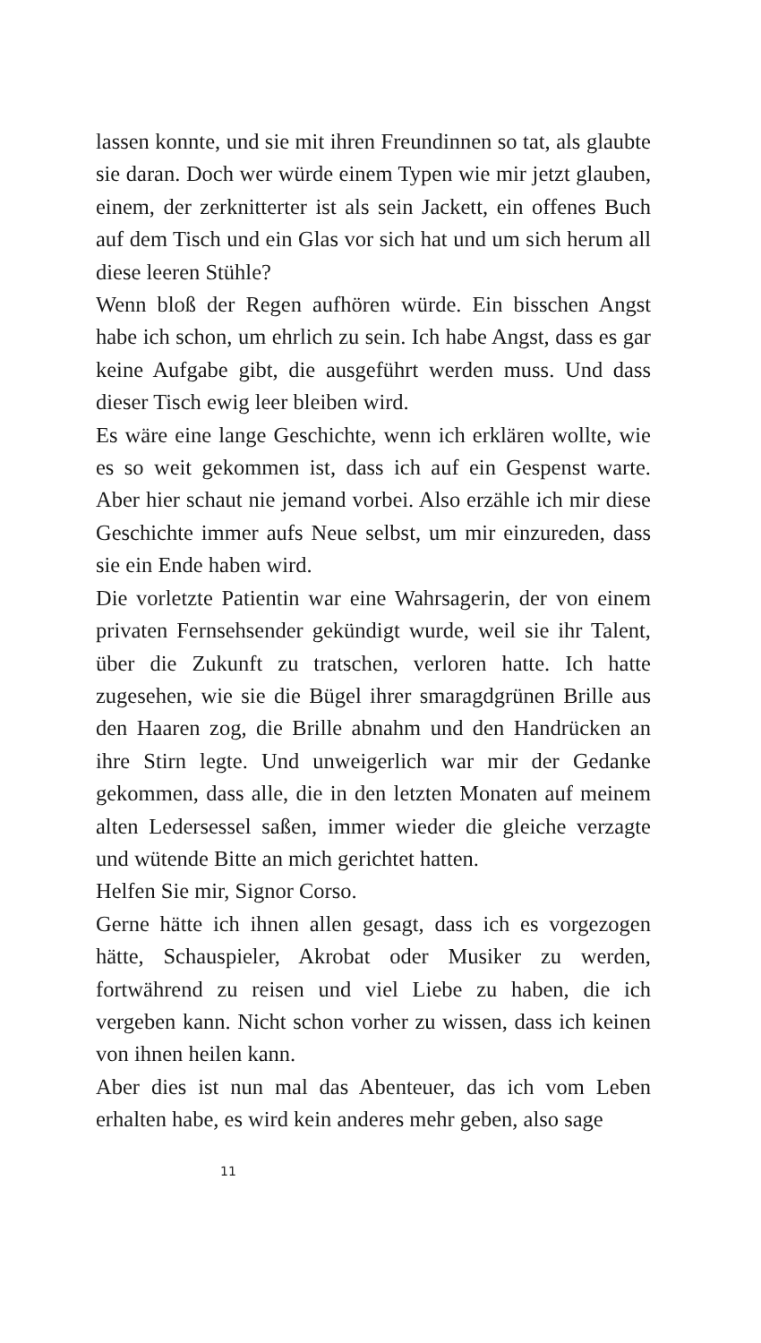lassen konnte, und sie mit ihren Freundinnen so tat, als glaubte sie daran. Doch wer würde einem Typen wie mir jetzt glauben, einem, der zerknitterter ist als sein Jackett, ein offenes Buch auf dem Tisch und ein Glas vor sich hat und um sich herum all diese leeren Stühle?
Wenn bloß der Regen aufhören würde. Ein bisschen Angst habe ich schon, um ehrlich zu sein. Ich habe Angst, dass es gar keine Aufgabe gibt, die ausgeführt werden muss. Und dass dieser Tisch ewig leer bleiben wird.
Es wäre eine lange Geschichte, wenn ich erklären wollte, wie es so weit gekommen ist, dass ich auf ein Gespenst warte. Aber hier schaut nie jemand vorbei. Also erzähle ich mir diese Geschichte immer aufs Neue selbst, um mir einzureden, dass sie ein Ende haben wird.
Die vorletzte Patientin war eine Wahrsagerin, der von einem privaten Fernsehsender gekündigt wurde, weil sie ihr Talent, über die Zukunft zu tratschen, verloren hatte. Ich hatte zugesehen, wie sie die Bügel ihrer smaragdgrünen Brille aus den Haaren zog, die Brille abnahm und den Handrücken an ihre Stirn legte. Und unweigerlich war mir der Gedanke gekommen, dass alle, die in den letzten Monaten auf meinem alten Ledersessel saßen, immer wieder die gleiche verzagte und wütende Bitte an mich gerichtet hatten.
Helfen Sie mir, Signor Corso.
Gerne hätte ich ihnen allen gesagt, dass ich es vorgezogen hätte, Schauspieler, Akrobat oder Musiker zu werden, fortwährend zu reisen und viel Liebe zu haben, die ich vergeben kann. Nicht schon vorher zu wissen, dass ich keinen von ihnen heilen kann.
Aber dies ist nun mal das Abenteuer, das ich vom Leben erhalten habe, es wird kein anderes mehr geben, also sage
11